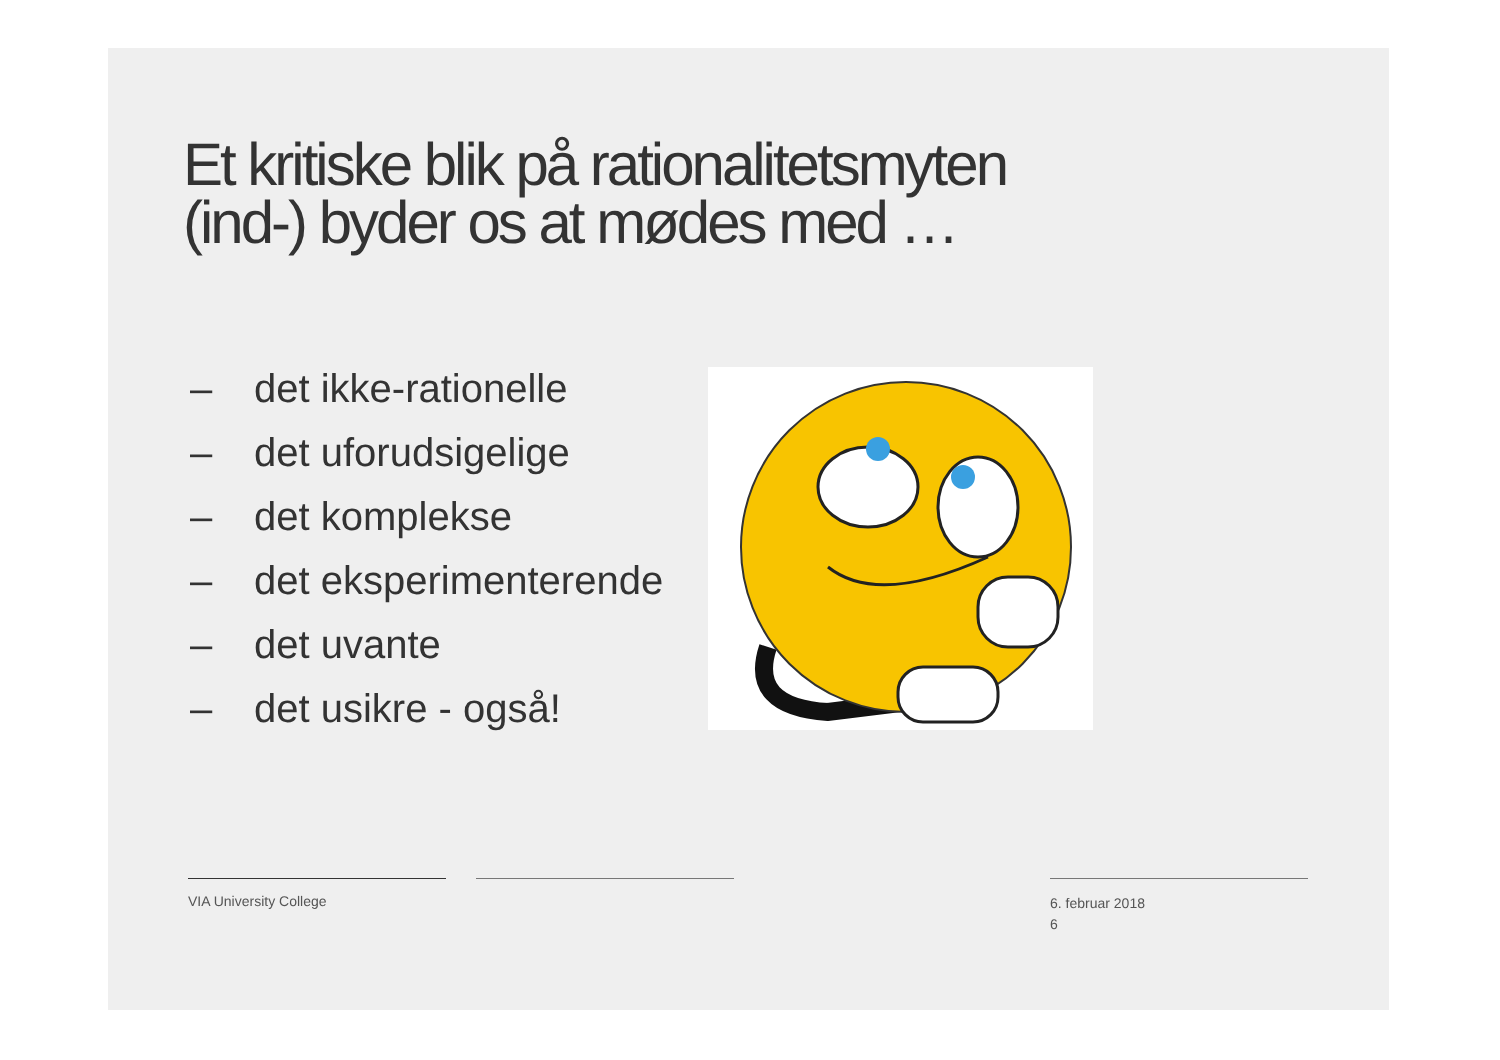Et kritiske blik på rationalitetsmyten
(ind-) byder os at mødes med …
– det ikke-rationelle
– det uforudsigelige
– det komplekse
– det eksperimenterende
– det uvante
– det usikre - også!
VIA University College
6. februar 2018
6